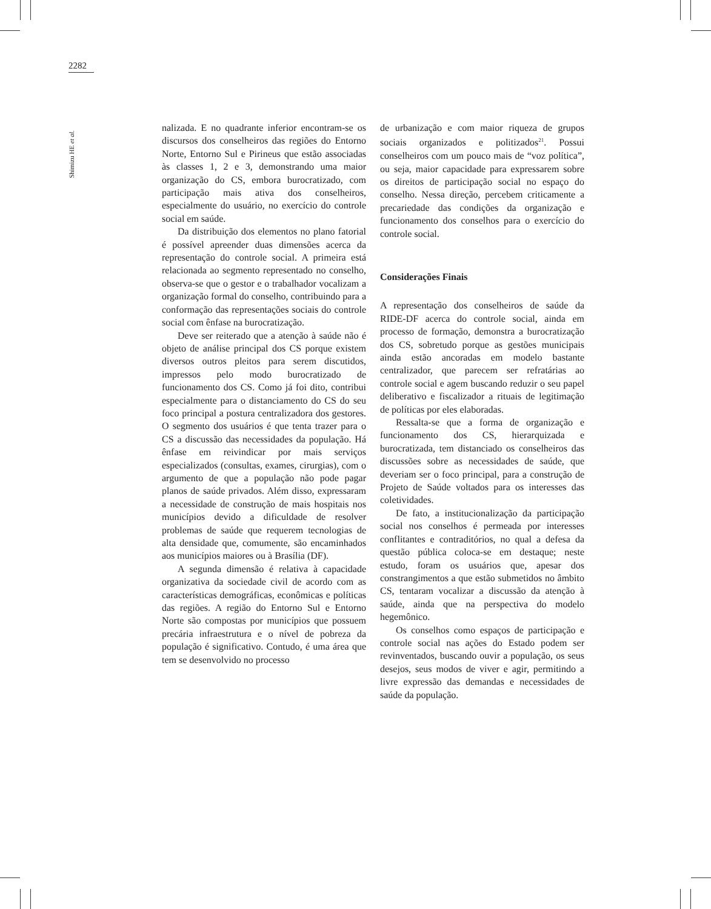2282
Shimizu HE et al.
nalizada. E no quadrante inferior encontram-se os discursos dos conselheiros das regiões do Entorno Norte, Entorno Sul e Pirineus que estão associadas às classes 1, 2 e 3, demonstrando uma maior organização do CS, embora burocratizado, com participação mais ativa dos conselheiros, especialmente do usuário, no exercício do controle social em saúde.
Da distribuição dos elementos no plano fatorial é possível apreender duas dimensões acerca da representação do controle social. A primeira está relacionada ao segmento representado no conselho, observa-se que o gestor e o trabalhador vocalizam a organização formal do conselho, contribuindo para a conformação das representações sociais do controle social com ênfase na burocratização.
Deve ser reiterado que a atenção à saúde não é objeto de análise principal dos CS porque existem diversos outros pleitos para serem discutidos, impressos pelo modo burocratizado de funcionamento dos CS. Como já foi dito, contribui especialmente para o distanciamento do CS do seu foco principal a postura centralizadora dos gestores. O segmento dos usuários é que tenta trazer para o CS a discussão das necessidades da população. Há ênfase em reivindicar por mais serviços especializados (consultas, exames, cirurgias), com o argumento de que a população não pode pagar planos de saúde privados. Além disso, expressaram a necessidade de construção de mais hospitais nos municípios devido a dificuldade de resolver problemas de saúde que requerem tecnologias de alta densidade que, comumente, são encaminhados aos municípios maiores ou à Brasília (DF).
A segunda dimensão é relativa à capacidade organizativa da sociedade civil de acordo com as características demográficas, econômicas e políticas das regiões. A região do Entorno Sul e Entorno Norte são compostas por municípios que possuem precária infraestrutura e o nível de pobreza da população é significativo. Contudo, é uma área que tem se desenvolvido no processo
de urbanização e com maior riqueza de grupos sociais organizados e politizados<sup>21</sup>. Possui conselheiros com um pouco mais de “voz política”, ou seja, maior capacidade para expressarem sobre os direitos de participação social no espaço do conselho. Nessa direção, percebem criticamente a precariedade das condições da organização e funcionamento dos conselhos para o exercício do controle social.
Considerações Finais
A representação dos conselheiros de saúde da RIDE-DF acerca do controle social, ainda em processo de formação, demonstra a burocratização dos CS, sobretudo porque as gestões municipais ainda estão ancoradas em modelo bastante centralizador, que parecem ser refratárias ao controle social e agem buscando reduzir o seu papel deliberativo e fiscalizador a rituais de legitimação de políticas por eles elaboradas.
Ressalta-se que a forma de organização e funcionamento dos CS, hierarquizada e burocratizada, tem distanciado os conselheiros das discussões sobre as necessidades de saúde, que deveriam ser o foco principal, para a construção de Projeto de Saúde voltados para os interesses das coletividades.
De fato, a institucionalização da participação social nos conselhos é permeada por interesses conflitantes e contraditórios, no qual a defesa da questão pública coloca-se em destaque; neste estudo, foram os usuários que, apesar dos constrangimentos a que estão submetidos no âmbito CS, tentaram vocalizar a discussão da atenção à saúde, ainda que na perspectiva do modelo hegemônico.
Os conselhos como espaços de participação e controle social nas ações do Estado podem ser revinventados, buscando ouvir a população, os seus desejos, seus modos de viver e agir, permitindo a livre expressão das demandas e necessidades de saúde da população.